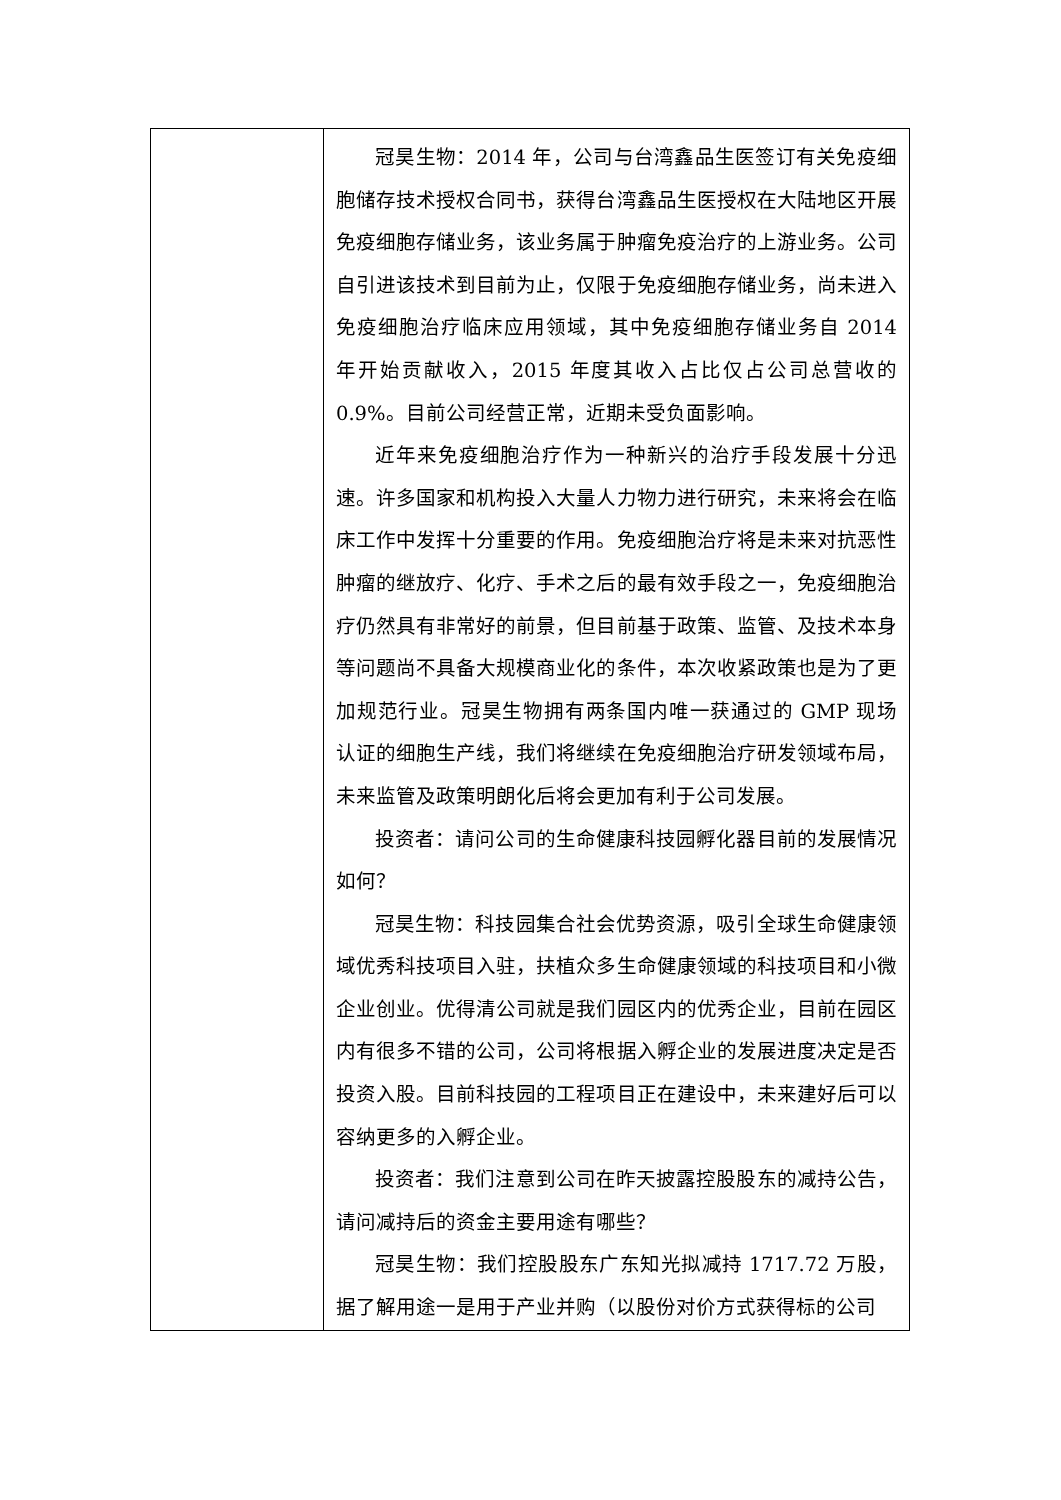| | 冠昊生物：2014 年，公司与台湾鑫品生医签订有关免疫细胞储存技术授权合同书，获得台湾鑫品生医授权在大陆地区开展免疫细胞存储业务，该业务属于肿瘤免疫治疗的上游业务。公司自引进该技术到目前为止，仅限于免疫细胞存储业务，尚未进入免疫细胞治疗临床应用领域，其中免疫细胞存储业务自 2014 年开始贡献收入，2015 年度其收入占比仅占公司总营收的 0.9%。目前公司经营正常，近期未受负面影响。 近年来免疫细胞治疗作为一种新兴的治疗手段发展十分迅速。许多国家和机构投入大量人力物力进行研究，未来将会在临床工作中发挥十分重要的作用。免疫细胞治疗将是未来对抗恶性肿瘤的继放疗、化疗、手术之后的最有效手段之一，免疫细胞治疗仍然具有非常好的前景，但目前基于政策、监管、及技术本身等问题尚不具备大规模商业化的条件，本次收紧政策也是为了更加规范行业。冠昊生物拥有两条国内唯一获通过的 GMP 现场认证的细胞生产线，我们将继续在免疫细胞治疗研发领域布局，未来监管及政策明朗化后将会更加有利于公司发展。 投资者：请问公司的生命健康科技园孵化器目前的发展情况如何？ 冠昊生物：科技园集合社会优势资源，吸引全球生命健康领域优秀科技项目入驻，扶植众多生命健康领域的科技项目和小微企业创业。优得清公司就是我们园区内的优秀企业，目前在园区内有很多不错的公司，公司将根据入孵企业的发展进度决定是否投资入股。目前科技园的工程项目正在建设中，未来建好后可以容纳更多的入孵企业。 投资者：我们注意到公司在昨天披露控股股东的减持公告，请问减持后的资金主要用途有哪些？ 冠昊生物：我们控股股东广东知光拟减持 1717.72 万股，据了解用途一是用于产业并购（以股份对价方式获得标的公司 |